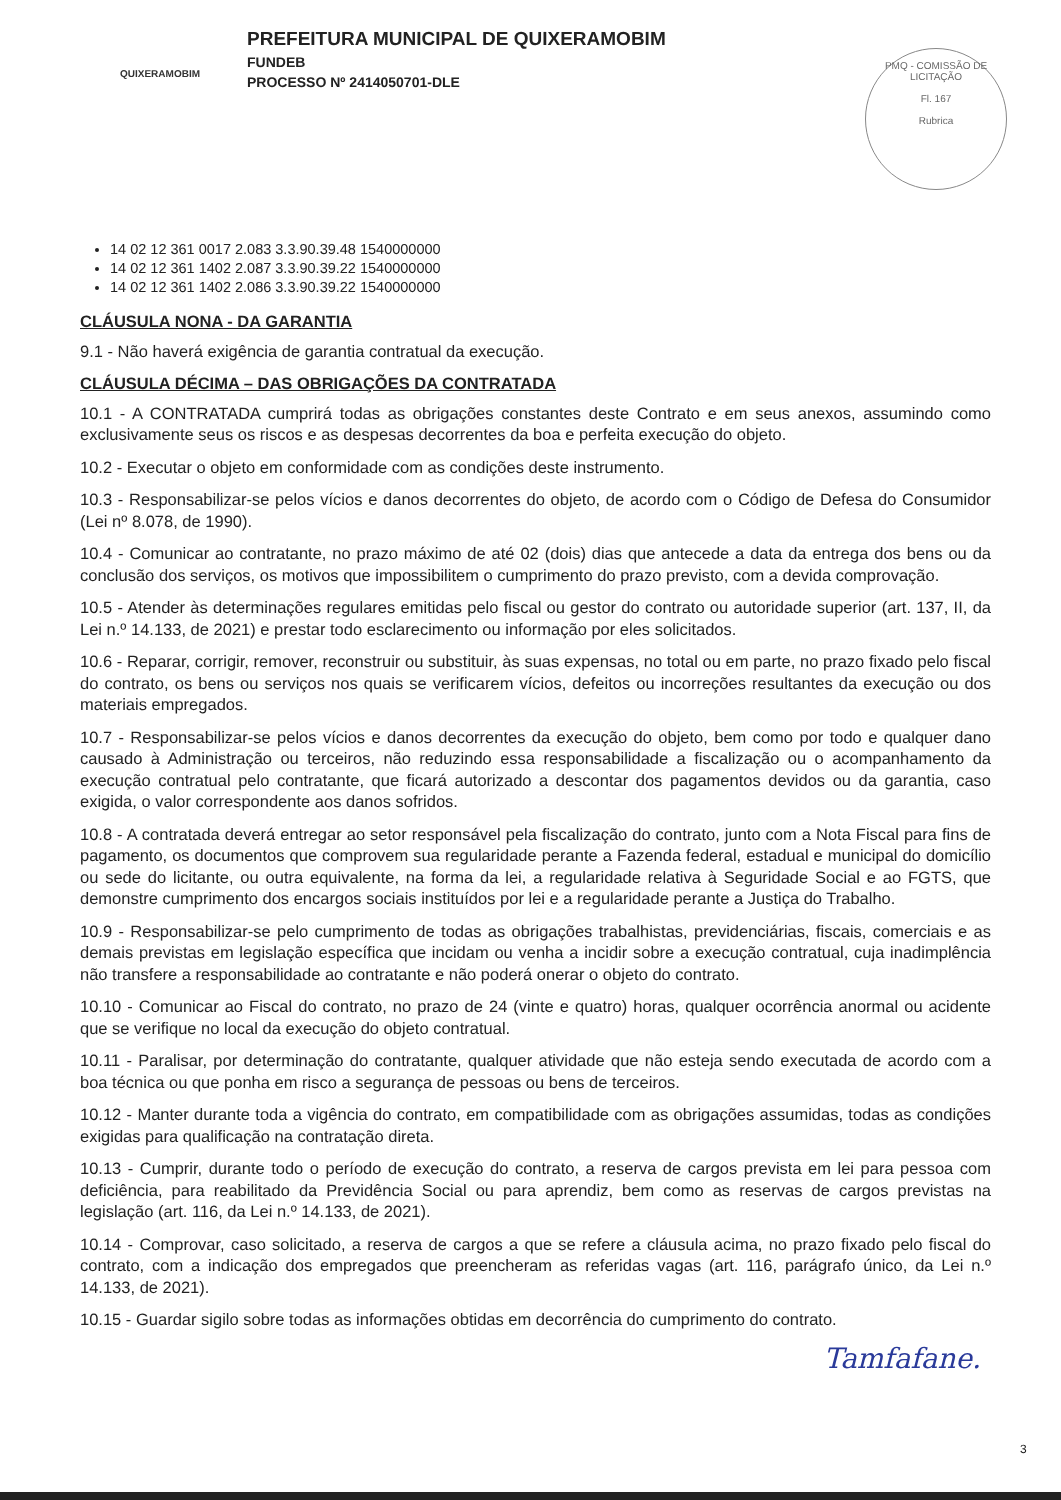QUIXERAMOBIM
PREFEITURA MUNICIPAL DE QUIXERAMOBIM
FUNDEB
PROCESSO Nº 2414050701-DLE
PMQ - COMISSÃO DE LICITAÇÃO
Fl. 167
Rubrica
14 02 12 361 0017 2.083 3.3.90.39.48 1540000000
14 02 12 361 1402 2.087 3.3.90.39.22 1540000000
14 02 12 361 1402 2.086 3.3.90.39.22 1540000000
CLÁUSULA NONA - DA GARANTIA
9.1 - Não haverá exigência de garantia contratual da execução.
CLÁUSULA DÉCIMA – DAS OBRIGAÇÕES DA CONTRATADA
10.1 - A CONTRATADA cumprirá todas as obrigações constantes deste Contrato e em seus anexos, assumindo como exclusivamente seus os riscos e as despesas decorrentes da boa e perfeita execução do objeto.
10.2 - Executar o objeto em conformidade com as condições deste instrumento.
10.3 - Responsabilizar-se pelos vícios e danos decorrentes do objeto, de acordo com o Código de Defesa do Consumidor (Lei nº 8.078, de 1990).
10.4 - Comunicar ao contratante, no prazo máximo de até 02 (dois) dias que antecede a data da entrega dos bens ou da conclusão dos serviços, os motivos que impossibilitem o cumprimento do prazo previsto, com a devida comprovação.
10.5 - Atender às determinações regulares emitidas pelo fiscal ou gestor do contrato ou autoridade superior (art. 137, II, da Lei n.º 14.133, de 2021) e prestar todo esclarecimento ou informação por eles solicitados.
10.6 - Reparar, corrigir, remover, reconstruir ou substituir, às suas expensas, no total ou em parte, no prazo fixado pelo fiscal do contrato, os bens ou serviços nos quais se verificarem vícios, defeitos ou incorreções resultantes da execução ou dos materiais empregados.
10.7 - Responsabilizar-se pelos vícios e danos decorrentes da execução do objeto, bem como por todo e qualquer dano causado à Administração ou terceiros, não reduzindo essa responsabilidade a fiscalização ou o acompanhamento da execução contratual pelo contratante, que ficará autorizado a descontar dos pagamentos devidos ou da garantia, caso exigida, o valor correspondente aos danos sofridos.
10.8 - A contratada deverá entregar ao setor responsável pela fiscalização do contrato, junto com a Nota Fiscal para fins de pagamento, os documentos que comprovem sua regularidade perante a Fazenda federal, estadual e municipal do domicílio ou sede do licitante, ou outra equivalente, na forma da lei, a regularidade relativa à Seguridade Social e ao FGTS, que demonstre cumprimento dos encargos sociais instituídos por lei e a regularidade perante a Justiça do Trabalho.
10.9 - Responsabilizar-se pelo cumprimento de todas as obrigações trabalhistas, previdenciárias, fiscais, comerciais e as demais previstas em legislação específica que incidam ou venha a incidir sobre a execução contratual, cuja inadimplência não transfere a responsabilidade ao contratante e não poderá onerar o objeto do contrato.
10.10 - Comunicar ao Fiscal do contrato, no prazo de 24 (vinte e quatro) horas, qualquer ocorrência anormal ou acidente que se verifique no local da execução do objeto contratual.
10.11 - Paralisar, por determinação do contratante, qualquer atividade que não esteja sendo executada de acordo com a boa técnica ou que ponha em risco a segurança de pessoas ou bens de terceiros.
10.12 - Manter durante toda a vigência do contrato, em compatibilidade com as obrigações assumidas, todas as condições exigidas para qualificação na contratação direta.
10.13 - Cumprir, durante todo o período de execução do contrato, a reserva de cargos prevista em lei para pessoa com deficiência, para reabilitado da Previdência Social ou para aprendiz, bem como as reservas de cargos previstas na legislação (art. 116, da Lei n.º 14.133, de 2021).
10.14 - Comprovar, caso solicitado, a reserva de cargos a que se refere a cláusula acima, no prazo fixado pelo fiscal do contrato, com a indicação dos empregados que preencheram as referidas vagas (art. 116, parágrafo único, da Lei n.º 14.133, de 2021).
10.15 - Guardar sigilo sobre todas as informações obtidas em decorrência do cumprimento do contrato.
Tamfafane.
3